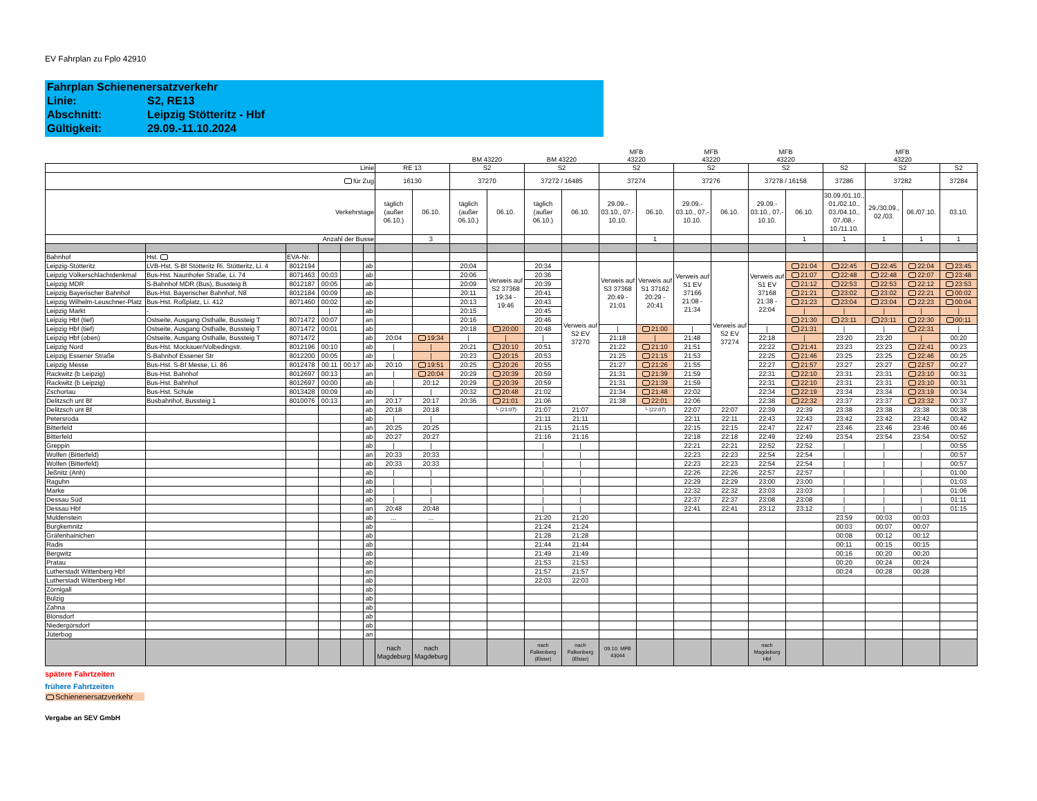EV Fahrplan zu Fplo 42910
Fahrplan Schienenersatzverkehr
Linie: S2, RE13
Abschnitt: Leipzig Stötteritz - Hbf
Gültigkeit: 29.09.-11.10.2024
| | | | | | | | | BM 43220 | | BM 43220 | | MFB 43220 | | MFB 43220 | | MFB 43220 | | | MFB 43220 | | |
| Linie | | | | | | RE 13 | | S2 | | S2 | | S2 | | S2 | | S2 | | S2 | S2 | | S2 |
| für Zug | | | | | | 16130 | | 37270 | | 37272 / 16485 | | 37274 | | 37276 | | 37278 / 16158 | | 37286 | 37282 | | 37284 |
| Verkehrstage | | | | | | täglich (außer 06.10.) | 06.10. | täglich (außer 06.10.) | 06.10. | täglich (außer 06.10.) | 06.10. | 29.09.- 03.10., 07.- 10.10. | 06.10. | 29.09.- 03.10., 07.- 10.10. | 06.10. | 29.09.- 03.10., 07.- 10.10. | 06.10. | 30.09./01.10., 01./02.10., 03./04.10., 07./08.- 10./11.10. | 29./30.09., 02./03. | 06./07.10. | 03.10. |
| Anzahl der Busse | | | | | | | 3 | | | | | | 1 | | | | 1 | 1 | 1 | 1 | 1 |
| Bahnhof | Hst. | EVA-Nr. | | | | | | | | | | | | | | | | | | | |
| Leipzig-Stötteritz | LVB-Hst. S-Bf Stötteritz Ri. Stötteritz, Li. 4 | 8012194 | | | ab | | | 20:04 | Verweis auf S2 37368 19:34 - 19:46 | 20:34 | Verweis auf S2 EV 37270 | Verweis auf S3 37368 20:49 - 21:01 | Verweis auf S1 37162 20:29 - 20:41 | Verweis auf S1 EV 37166 21:08 - 21:34 | Verweis auf S2 EV 37274 | Verweis auf S1 EV 37168 21:38 - 22:04 | 21:04 | 22:45 | 22:45 | 22:04 | 23:45 |
| Leipzig Völkerschlachtdenkmal | Bus-Hst. Naunhofer Straße, Li. 74 | 8071463 | 00:03 | | ab | | | 20:06 | | 20:36 | | | | | | | 21:07 | 22:48 | 22:48 | 22:07 | 23:48 |
| Leipzig MDR | S-Bahnhof MDR (Bus), Bussteig B | 8012187 | 00:05 | | ab | | | 20:09 | | 20:39 | | | | | | | 21:12 | 22:53 | 22:53 | 22:12 | 23:53 |
| Leipzig Bayerischer Bahnhof | Bus-Hst. Bayerischer Bahnhof, N8 | 8012184 | 00:09 | | ab | | | 20:11 | | 20:41 | | | | | | | 21:21 | 23:02 | 23:02 | 22:21 | 00:02 |
| Leipzig Wilhelm-Leuschner-Platz | Bus-Hst. Roßplatz, Li. 412 | 8071460 | 00:02 | | ab | | | 20:13 | | 20:43 | | | | | | | 21:23 | 23:04 | 23:04 | 22:23 | 00:04 |
| Leipzig Markt | - | | / | | ab | | | 20:15 | | 20:45 | | | | | | | / | / | / | / | / |
| Leipzig Hbf (tief) | Ostseite, Ausgang Osthalle, Bussteig T | 8071472 | 00:07 | | an | | | 20:16 | | 20:46 | | | | | | | 21:30 | 23:11 | 23:11 | 22:30 | 00:11 |
| Leipzig Hbf (tief) | Ostseite, Ausgang Osthalle, Bussteig T | 8071472 | 00:01 | | ab | | | 20:18 | 20:00 | 20:48 | | / | 21:00 | / | | / | 21:31 | / | / | 22:31 | / |
| Leipzig Hbf (oben) | Ostseite, Ausgang Osthalle, Bussteig T | 8071472 | | | ab | 20:04 | 19:34 | / | / | / | | 21:18 | / | 21:48 | | 22:18 | / | 23:20 | 23:20 | / | 00:20 |
| Leipzig Nord | Bus-Hst. Mockauer/Volbedingstr. | 8012196 | 00:10 | | ab | / | / | 20:21 | 20:10 | 20:51 | | 21:22 | 21:10 | 21:51 | | 22:22 | 21:41 | 23:23 | 23:23 | 22:41 | 00:23 |
| Leipzig Essener Straße | S-Bahnhof Essener Str | 8012200 | 00:05 | | ab | / | / | 20:23 | 20:15 | 20:53 | | 21:25 | 21:15 | 21:53 | | 22:25 | 21:46 | 23:25 | 23:25 | 22:46 | 00:25 |
| Leipzig Messe | Bus-Hst. S-Bf Messe, Li. 86 | 8012478 | 00:11 | 00:17 | ab | 20:10 | 19:51 | 20:25 | 20:26 | 20:55 | | 21:27 | 21:26 | 21:55 | | 22:27 | 21:57 | 23:27 | 23:27 | 22:57 | 00:27 |
| Rackwitz (b Leipzig) | Bus-Hst. Bahnhof | 8012697 | 00:13 | | an | / | 20:04 | 20:29 | 20:39 | 20:59 | | 21:31 | 21:39 | 21:59 | | 22:31 | 22:10 | 23:31 | 23:31 | 23:10 | 00:31 |
| Rackwitz (b Leipzig) | Bus-Hst. Bahnhof | 8012697 | 00:00 | | ab | / | 20:12 | 20:29 | 20:39 | 20:59 | | 21:31 | 21:39 | 21:59 | | 22:31 | 22:10 | 23:31 | 23:31 | 23:10 | 00:31 |
| Zschortau | Bus-Hst. Schule | 8013428 | 00:09 | | ab | / | / | 20:32 | 20:48 | 21:02 | | 21:34 | 21:48 | 22:02 | | 22:34 | 22:19 | 23:34 | 23:34 | 23:19 | 00:34 |
| Delitzsch unt Bf | Busbahnhof, Bussteig 1 | 8010076 | 00:13 | | an | 20:17 | 20:17 | 20:36 | 21:01 | 21:06 | | 21:38 | 22:01 | 22:06 | | 22:38 | 22:32 | 23:37 | 23:37 | 23:32 | 00:37 |
| Delitzsch unt Bf | | | | | ab | 20:18 | 20:18 | | └ (21:07) | 21:07 | 21:07 | | └ (22:07) | 22:07 | 22:07 | 22:39 | 22:39 | 23:38 | 23:38 | 23:38 | 00:38 |
| Petersroda | | | | | ab | / | / | | | 21:11 | 21:11 | | | 22:11 | 22:11 | 22:43 | 22:43 | 23:42 | 23:42 | 23:42 | 00:42 |
| Bitterfeld | | | | | an | 20:25 | 20:25 | | | 21:15 | 21:15 | | | 22:15 | 22:15 | 22:47 | 22:47 | 23:46 | 23:46 | 23:46 | 00:46 |
| Bitterfeld | | | | | ab | 20:27 | 20:27 | | | 21:16 | 21:16 | | | 22:18 | 22:18 | 22:49 | 22:49 | 23:54 | 23:54 | 23:54 | 00:52 |
| Greppin | | | | | ab | / | / | | | / | / | | | 22:21 | 22:21 | 22:52 | 22:52 | / | / | / | 00:55 |
| Wolfen (Bitterfeld) | | | | | an | 20:33 | 20:33 | | | / | / | | | 22:23 | 22:23 | 22:54 | 22:54 | / | / | / | 00:57 |
| Wolfen (Bitterfeld) | | | | | ab | 20:33 | 20:33 | | | / | / | | | 22:23 | 22:23 | 22:54 | 22:54 | / | / | / | 00:57 |
| Jeßnitz (Anh) | | | | | ab | / | / | | | / | / | | | 22:26 | 22:26 | 22:57 | 22:57 | / | / | / | 01:00 |
| Raguhn | | | | | ab | / | / | | | / | / | | | 22:29 | 22:29 | 23:00 | 23:00 | / | / | / | 01:03 |
| Marke | | | | | ab | / | / | | | / | / | | | 22:32 | 22:32 | 23:03 | 23:03 | / | / | / | 01:06 |
| Dessau Süd | | | | | ab | / | / | | | / | / | | | 22:37 | 22:37 | 23:08 | 23:08 | / | / | / | 01:11 |
| Dessau Hbf | | | | | an | 20:48 | 20:48 | | | / | / | | | 22:41 | 22:41 | 23:12 | 23:12 | / | / | / | 01:15 |
| Muldenstein | | | | | ab | ... | ... | | | 21:20 | 21:20 | | | | | | | 23:59 | 00:03 | 00:03 | |
| Burgkemnitz | | | | | ab | | | | | 21:24 | 21:24 | | | | | | | 00:03 | 00:07 | 00:07 | |
| Gräfenhainichen | | | | | ab | | | | | 21:28 | 21:28 | | | | | | | 00:08 | 00:12 | 00:12 | |
| Radis | | | | | ab | | | | | 21:44 | 21:44 | | | | | | | 00:11 | 00:15 | 00:15 | |
| Bergwitz | | | | | ab | | | | | 21:49 | 21:49 | | | | | | | 00:16 | 00:20 | 00:20 | |
| Pratau | | | | | ab | | | | | 21:53 | 21:53 | | | | | | | 00:20 | 00:24 | 00:24 | |
| Lutherstadt Wittenberg Hbf | | | | | an | | | | | 21:57 | 21:57 | | | | | | | 00:24 | 00:28 | 00:28 | |
| Lutherstadt Wittenberg Hbf | | | | | ab | | | | | 22:03 | 22:03 | | | | | | | | | | |
| Zörnigall | | | | | ab | | | | | | | | | | | | | | | | |
| Bülzig | | | | | ab | | | | | | | | | | | | | | | | |
| Zahna | | | | | ab | | | | | | | | | | | | | | | | |
| Blönsdorf | | | | | ab | | | | | | | | | | | | | | | | |
| Niedergörsdorf | | | | | ab | | | | | | | | | | | | | | | | |
| Jüterbog | | | | | an | | | | | | | | | | | | | | | | |
| | | | | | | nach Magdeburg | nach Magdeburg | | | nach Falkenberg (Elster) | nach Falkenberg (Elster) | 09.10. MFB 43044 | | | | nach Magdeburg Hbf | | | | | |
spätere Fahrtzeiten
frühere Fahrtzeiten
Schienenersatzverkehr
Vergabe an SEV GmbH